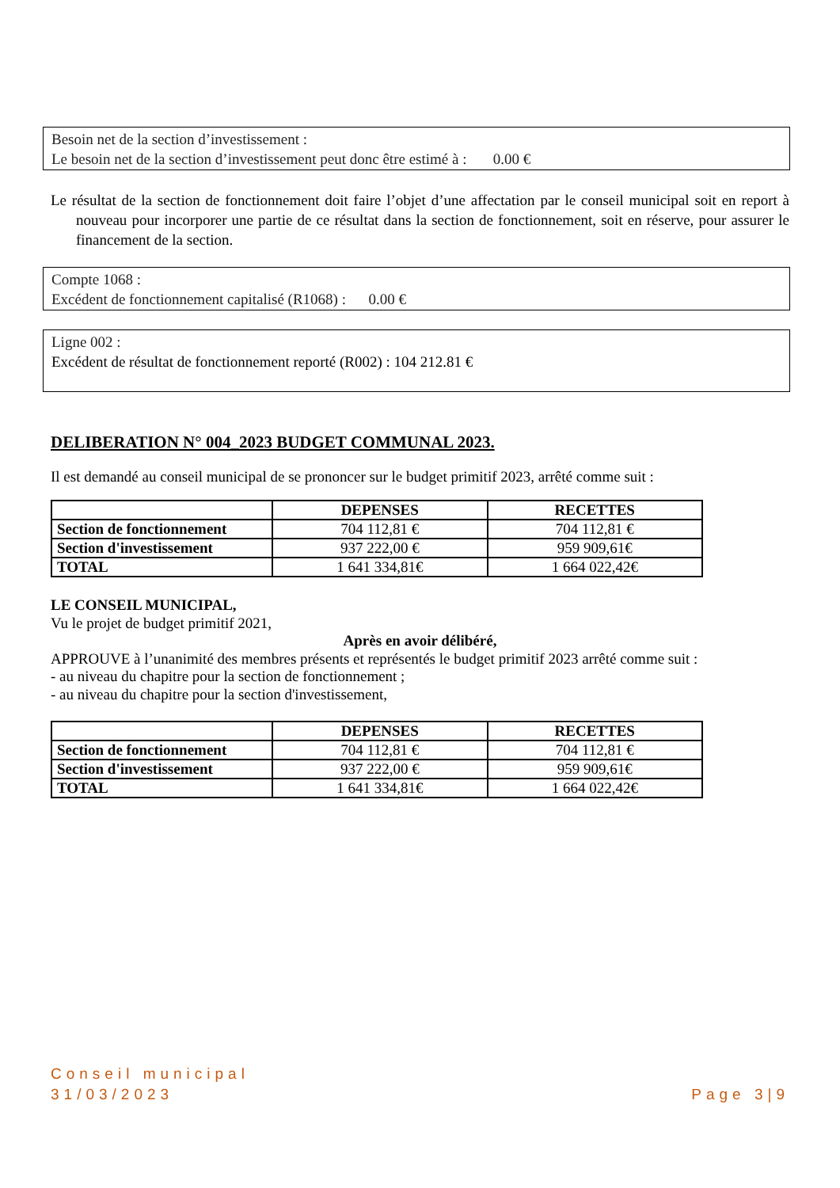Besoin net de la section d’investissement :
Le besoin net de la section d’investissement peut donc être estimé à : 0.00 €
Le résultat de la section de fonctionnement doit faire l’objet d’une affectation par le conseil municipal soit en report à nouveau pour incorporer une partie de ce résultat dans la section de fonctionnement, soit en réserve, pour assurer le financement de la section.
Compte 1068 :
Excédent de fonctionnement capitalisé (R1068) : 0.00 €
Ligne 002 :
Excédent de résultat de fonctionnement reporté (R002) : 104 212.81 €
DELIBERATION N° 004_2023 BUDGET COMMUNAL 2023.
Il est demandé au conseil municipal de se prononcer sur le budget primitif 2023, arrêté comme suit :
| | DEPENSES | RECETTES |
| --- | --- | --- |
| Section de fonctionnement | 704 112,81 € | 704 112,81 € |
| Section d'investissement | 937 222,00 € | 959 909,61€ |
| TOTAL | 1 641 334,81€ | 1 664 022,42€ |
LE CONSEIL MUNICIPAL,
Vu le projet de budget primitif 2021,
Après en avoir délibéré,
APPROUVE à l’unanimité des membres présents et représentés le budget primitif 2023 arrêté comme suit :
- au niveau du chapitre pour la section de fonctionnement ;
- au niveau du chapitre pour la section d'investissement,
| | DEPENSES | RECETTES |
| --- | --- | --- |
| Section de fonctionnement | 704 112,81 € | 704 112,81 € |
| Section d'investissement | 937 222,00 € | 959 909,61€ |
| TOTAL | 1 641 334,81€ | 1 664 022,42€ |
Conseil municipal
31/03/2023
Page 3|9